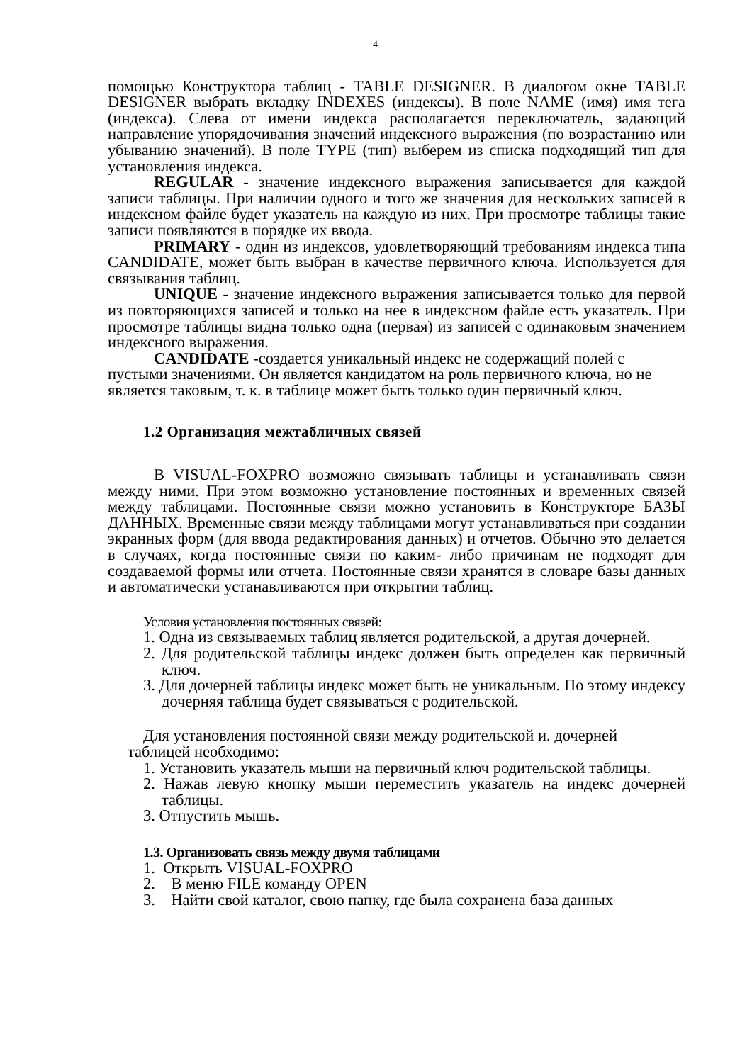4
помощью Конструктора таблиц - TABLE DESIGNER. В диалогом окне TABLE DESIGNER выбрать вкладку INDEXES (индексы). В поле NAME (имя) имя тега (индекса). Слева от имени индекса располагается переключатель, задающий направление упорядочивания значений индексного выражения (по возрастанию или убыванию значений). В поле TYPE (тип) выберем из списка подходящий тип для установления индекса.
REGULAR - значение индексного выражения записывается для каждой записи таблицы. При наличии одного и того же значения для нескольких записей в индексном файле будет указатель на каждую из них. При просмотре таблицы такие записи появляются в порядке их ввода.
PRIMARY - один из индексов, удовлетворяющий требованиям индекса типа CANDIDATE, может быть выбран в качестве первичного ключа. Используется для связывания таблиц.
UNIQUE - значение индексного выражения записывается только для первой из повторяющихся записей и только на нее в индексном файле есть указатель. При просмотре таблицы видна только одна (первая) из записей с одинаковым значением индексного выражения.
CANDIDATE -создается уникальный индекс не содержащий полей с пустыми значениями. Он является кандидатом на роль первичного ключа, но не является таковым, т. к. в таблице может быть только один первичный ключ.
1.2 Организация межтабличных связей
В VISUAL-FOXPRO возможно связывать таблицы и устанавливать связи между ними. При этом возможно установление постоянных и временных связей между таблицами. Постоянные связи можно установить в Конструкторе БАЗЫ ДАННЫХ. Временные связи между таблицами могут устанавливаться при создании экранных форм (для ввода редактирования данных) и отчетов. Обычно это делается в случаях, когда постоянные связи по каким- либо причинам не подходят для создаваемой формы или отчета. Постоянные связи хранятся в словаре базы данных и автоматически устанавливаются при открытии таблиц.
Условия установления постоянных связей:
1. Одна из связываемых таблиц является родительской, а другая дочерней.
2. Для родительской таблицы индекс должен быть определен как первичный ключ.
3. Для дочерней таблицы индекс может быть не уникальным. По этому индексу дочерняя таблица будет связываться с родительской.
Для установления постоянной связи между родительской и. дочерней
таблицей необходимо:
1. Установить указатель мыши на первичный ключ родительской таблицы.
2. Нажав левую кнопку мыши переместить указатель на индекс дочерней таблицы.
3. Отпустить мышь.
1.3. Организовать связь между двумя таблицами
1. Открыть VISUAL-FOXPRO
2. В меню FILE команду OPEN
3. Найти свой каталог, свою папку, где была сохранена база данных